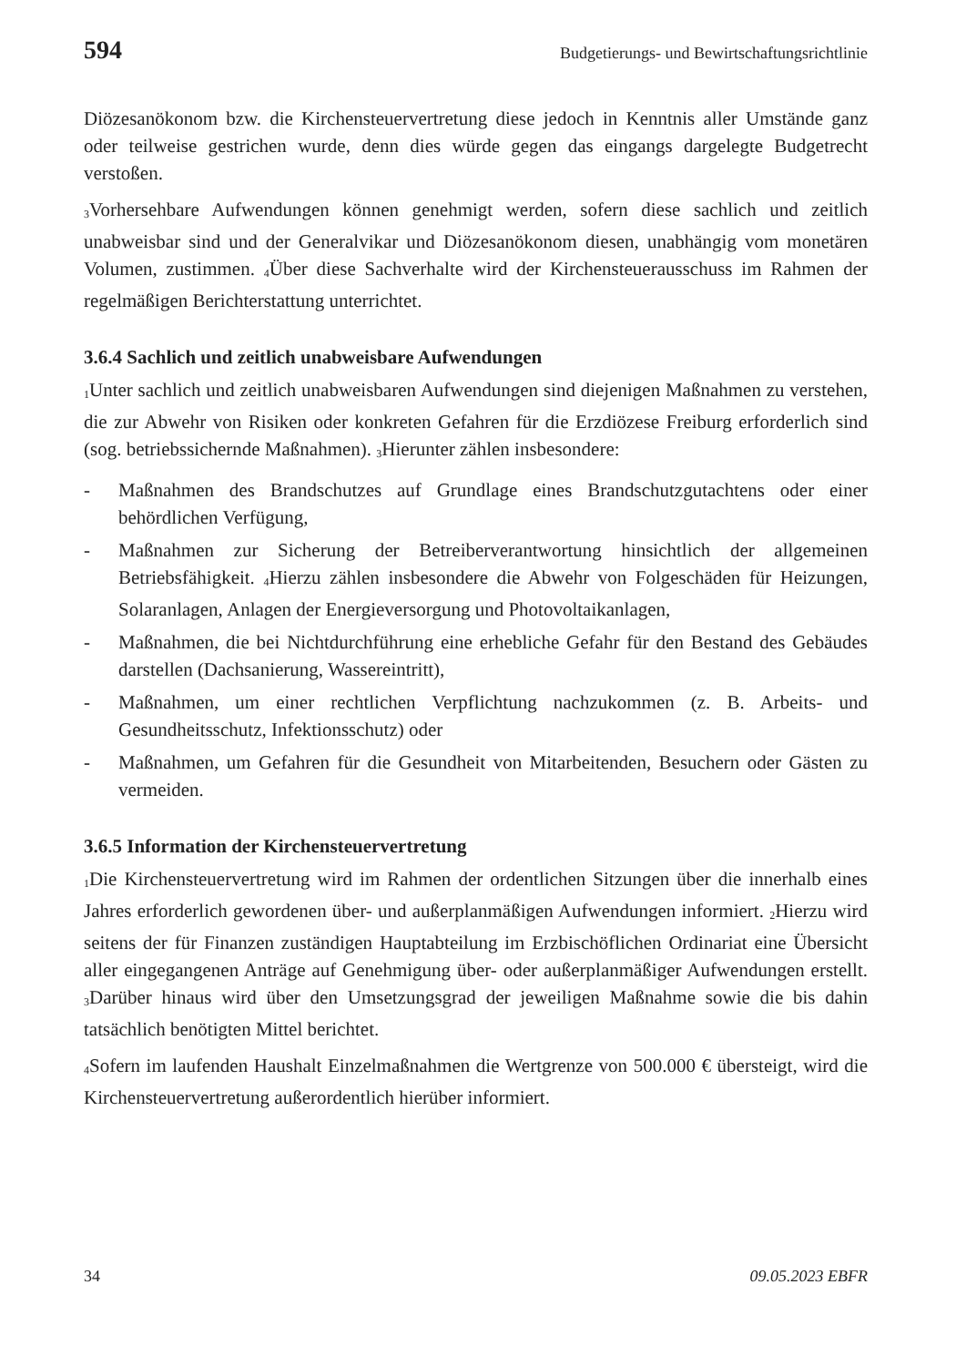594 Budgetierungs- und Bewirtschaftungsrichtlinie
Diözesanökonom bzw. die Kirchensteuervertretung diese jedoch in Kenntnis aller Umstände ganz oder teilweise gestrichen wurde, denn dies würde gegen das eingangs dargelegte Budgetrecht verstoßen.
<sub>3</sub>Vorhersehbare Aufwendungen können genehmigt werden, sofern diese sachlich und zeitlich unabweisbar sind und der Generalvikar und Diözesanökonom diesen, unabhängig vom monetären Volumen, zustimmen. <sub>4</sub>Über diese Sachverhalte wird der Kirchensteuerausschuss im Rahmen der regelmäßigen Berichterstattung unterrichtet.
3.6.4 Sachlich und zeitlich unabweisbare Aufwendungen
<sub>1</sub>Unter sachlich und zeitlich unabweisbaren Aufwendungen sind diejenigen Maßnahmen zu verstehen, die zur Abwehr von Risiken oder konkreten Gefahren für die Erzdiözese Freiburg erforderlich sind (sog. betriebssichernde Maßnahmen). <sub>3</sub>Hierunter zählen insbesondere:
- Maßnahmen des Brandschutzes auf Grundlage eines Brandschutzgutachtens oder einer behördlichen Verfügung,
- Maßnahmen zur Sicherung der Betreiberverantwortung hinsichtlich der allgemeinen Betriebsfähigkeit. <sub>4</sub>Hierzu zählen insbesondere die Abwehr von Folgeschäden für Heizungen, Solaranlagen, Anlagen der Energieversorgung und Photovoltaikanlagen,
- Maßnahmen, die bei Nichtdurchführung eine erhebliche Gefahr für den Bestand des Gebäudes darstellen (Dachsanierung, Wassereintritt),
- Maßnahmen, um einer rechtlichen Verpflichtung nachzukommen (z. B. Arbeits- und Gesundheitsschutz, Infektionsschutz) oder
- Maßnahmen, um Gefahren für die Gesundheit von Mitarbeitenden, Besuchern oder Gästen zu vermeiden.
3.6.5 Information der Kirchensteuervertretung
<sub>1</sub>Die Kirchensteuervertretung wird im Rahmen der ordentlichen Sitzungen über die innerhalb eines Jahres erforderlich gewordenen über- und außerplanmäßigen Aufwendungen informiert. <sub>2</sub>Hierzu wird seitens der für Finanzen zuständigen Hauptabteilung im Erzbischöflichen Ordinariat eine Übersicht aller eingegangenen Anträge auf Genehmigung über- oder außerplanmäßiger Aufwendungen erstellt. <sub>3</sub>Darüber hinaus wird über den Umsetzungsgrad der jeweiligen Maßnahme sowie die bis dahin tatsächlich benötigten Mittel berichtet.
<sub>4</sub>Sofern im laufenden Haushalt Einzelmaßnahmen die Wertgrenze von 500.000 € übersteigt, wird die Kirchensteuervertretung außerordentlich hierüber informiert.
34 09.05.2023 EBFR